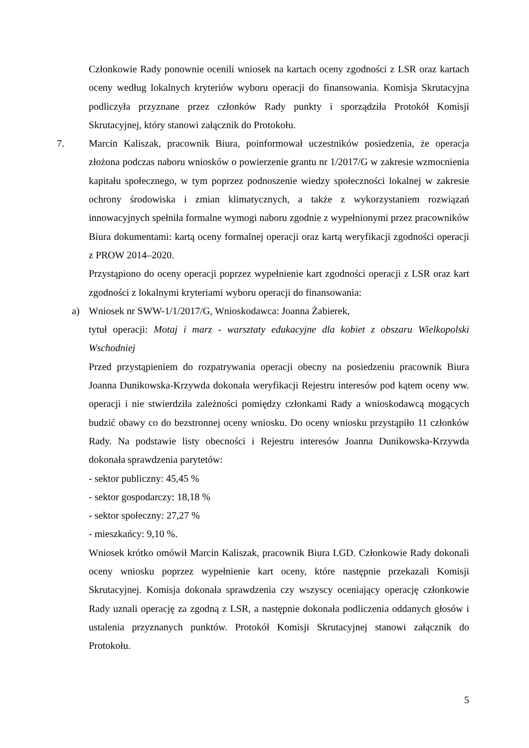Członkowie Rady ponownie ocenili wniosek na kartach oceny zgodności z LSR oraz kartach oceny według lokalnych kryteriów wyboru operacji do finansowania. Komisja Skrutacyjna podliczyła przyznane przez członków Rady punkty i sporządziła Protokół Komisji Skrutacyjnej, który stanowi załącznik do Protokołu.
7. Marcin Kaliszak, pracownik Biura, poinformował uczestników posiedzenia, że operacja złożona podczas naboru wniosków o powierzenie grantu nr 1/2017/G w zakresie wzmocnienia kapitału społecznego, w tym poprzez podnoszenie wiedzy społeczności lokalnej w zakresie ochrony środowiska i zmian klimatycznych, a także z wykorzystaniem rozwiązań innowacyjnych spełniła formalne wymogi naboru zgodnie z wypełnionymi przez pracowników Biura dokumentami: kartą oceny formalnej operacji oraz kartą weryfikacji zgodności operacji z PROW 2014–2020.
Przystąpiono do oceny operacji poprzez wypełnienie kart zgodności operacji z LSR oraz kart zgodności z lokalnymi kryteriami wyboru operacji do finansowania:
a) Wniosek nr SWW-1/1/2017/G, Wnioskodawca: Joanna Żabierek,
tytuł operacji: Motaj i marz - warsztaty edukacyjne dla kobiet z obszaru Wielkopolski Wschodniej
Przed przystąpieniem do rozpatrywania operacji obecny na posiedzeniu pracownik Biura Joanna Dunikowska-Krzywda dokonała weryfikacji Rejestru interesów pod kątem oceny ww. operacji i nie stwierdziła zależności pomiędzy członkami Rady a wnioskodawcą mogących budzić obawy co do bezstronnej oceny wniosku. Do oceny wniosku przystąpiło 11 członków Rady. Na podstawie listy obecności i Rejestru interesów Joanna Dunikowska-Krzywda dokonała sprawdzenia parytetów:
- sektor publiczny: 45,45 %
- sektor gospodarczy: 18,18 %
- sektor społeczny: 27,27 %
- mieszkańcy: 9,10 %.
Wniosek krótko omówił Marcin Kaliszak, pracownik Biura LGD. Członkowie Rady dokonali oceny wniosku poprzez wypełnienie kart oceny, które następnie przekazali Komisji Skrutacyjnej. Komisja dokonała sprawdzenia czy wszyscy oceniający operację członkowie Rady uznali operację za zgodną z LSR, a następnie dokonała podliczenia oddanych głosów i ustalenia przyznanych punktów. Protokół Komisji Skrutacyjnej stanowi załącznik do Protokołu.
5